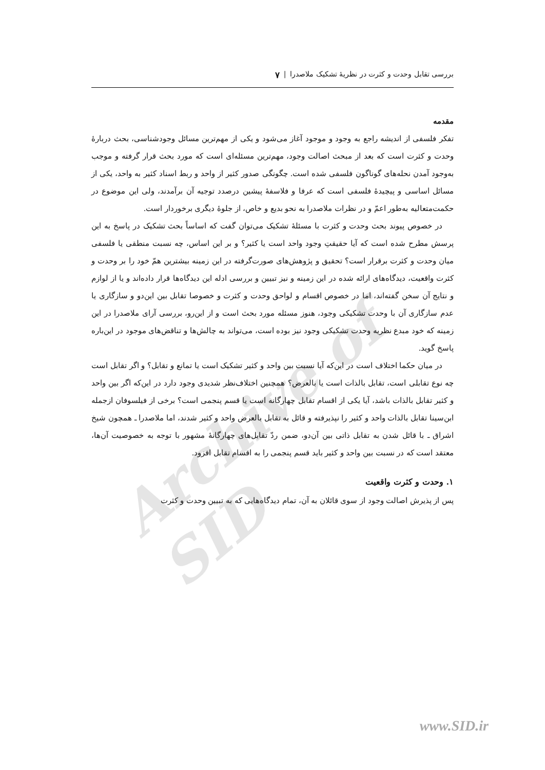Archive of SID
بررسی تقابل وحدت و کثرت در نظریهٔ تشکیک ملاصدرا | ۷
مقدمه
تفکر فلسفی از اندیشه راجع به وجود و موجود آغاز می‌شود و یکی از مهم‌ترین مسائل وجودشناسی، بحث دربارهٔ وحدت و کثرت است که بعد از مبحث اصالت وجود، مهم‌ترین مسئله‌ای است که مورد بحث قرار گرفته و موجب به‌وجود آمدن نحله‌های گوناگون فلسفی شده است. چگونگی صدور کثیر از واحد و ربط اسناد کثیر به واحد، یکی از مسائل اساسی و پیچیدهٔ فلسفی است که عرفا و فلاسفهٔ پیشین درصدد توجیه آن برآمدند، ولی این موضوع در حکمت‌متعالیه به‌طور اعمّ و در نظرات ملاصدرا به نحو بدیع و خاص، از جلوهٔ دیگری برخوردار است.
در خصوص پیوند بحث وحدت و کثرت با مسئلهٔ تشکیک می‌توان گفت که اساساً بحث تشکیک در پاسخ به این پرسش مطرح شده است که آیا حقیقتِ وجود واحد است یا کثیر؟ و بر این اساس، چه نسبت منطقی یا فلسفی میان وحدت و کثرت برقرار است؟ تحقیق و پژوهش‌های صورت‌گرفته در این زمینه بیشترین همّ خود را بر وحدت و کثرت واقعیت، دیدگاه‌های ارائه شده در این زمینه و نیز تبیین و بررسی ادله این دیدگاه‌ها قرار داده‌اند و یا از لوازم و نتایج آن سخن گفته‌اند، اما در خصوص اقسام و لواحق وحدت و کثرت و خصوصا تقابل بین این‌دو و سازگاری یا عدم سازگاری آن با وحدت تشکیکی وجود، هنوز مسئله مورد بحث است و از این‌رو، بررسی آرای ملاصدرا در این زمینه که خود مبدع نظریه وحدت تشکیکی وجود نیز بوده است، می‌تواند به چالش‌ها و تناقض‌های موجود در این‌باره پاسخ گوید.
در میان حکما اختلاف است در این‌که آیا نسبت بین واحد و کثیر تشکیک است یا تمانع و تقابل؟ و اگر تقابل است چه نوع تقابلی است، تقابل بالذات است یا بالعرض؟ همچنین اختلاف‌نظر شدیدی وجود دارد در این‌که اگر بین واحد و کثیر تقابل بالذات باشد، آیا یکی از اقسام تقابل چهارگانه است یا قسم پنجمی است؟ برخی از فیلسوفان ازجمله ابن‌سینا تقابل بالذات واحد و کثیر را نپذیرفته و قائل به تقابل بالعرض واحد و کثیر شدند، اما ملاصدرا ـ همچون شیخ اشراق ـ با قائل شدن به تقابل ذاتی بین آن‌دو، ضمن ردّ تقابل‌های چهارگانهٔ مشهور با توجه به خصوصیت آن‌ها، معتقد است که در نسبت بین واحد و کثیر باید قسم پنجمی را به اقسام تقابل افزود.
۱. وحدت و کثرت واقعیت
پس از پذیرش اصالت وجود از سوی قائلان به آن، تمام دیدگاه‌هایی که به تبیین وحدت و کثرت
www.SID.ir